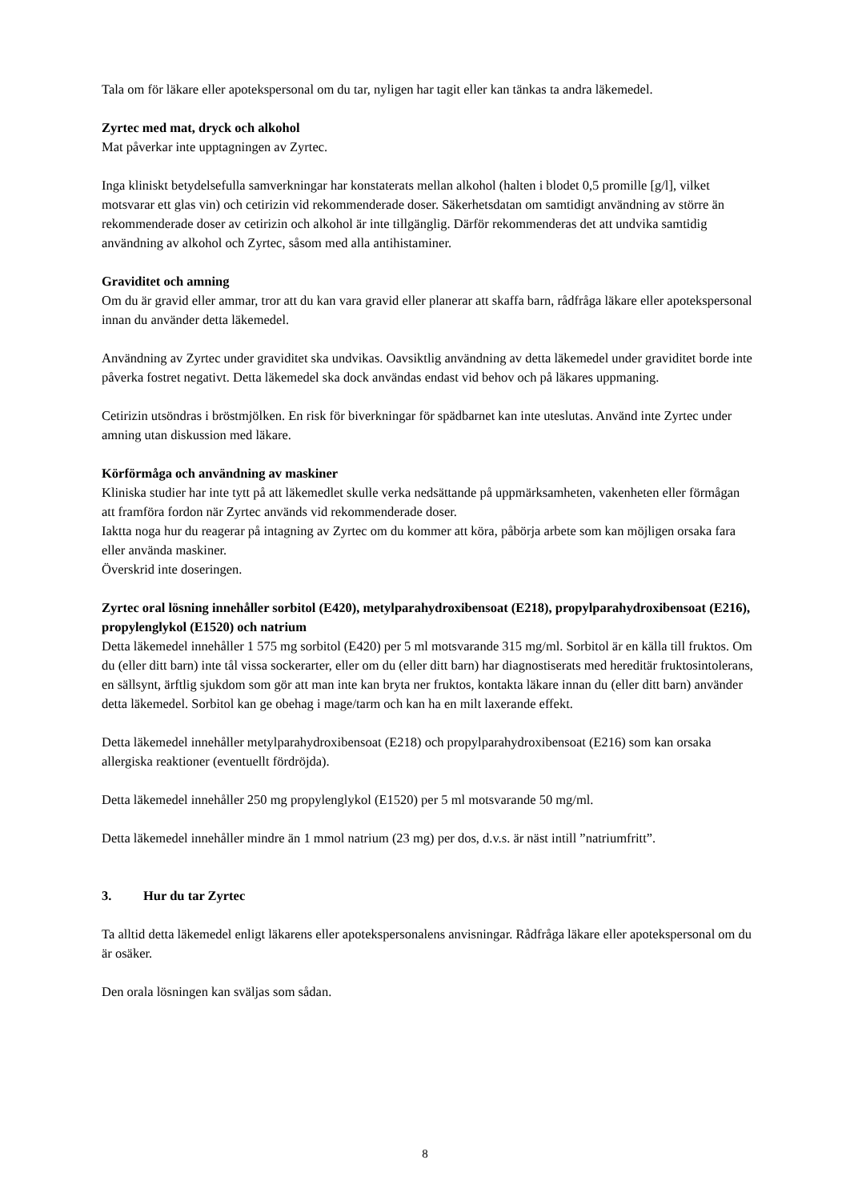Tala om för läkare eller apotekspersonal om du tar, nyligen har tagit eller kan tänkas ta andra läkemedel.
Zyrtec med mat, dryck och alkohol
Mat påverkar inte upptagningen av Zyrtec.
Inga kliniskt betydelsefulla samverkningar har konstaterats mellan alkohol (halten i blodet 0,5 promille [g/l], vilket motsvarar ett glas vin) och cetirizin vid rekommenderade doser. Säkerhetsdatan om samtidigt användning av större än rekommenderade doser av cetirizin och alkohol är inte tillgänglig. Därför rekommenderas det att undvika samtidig användning av alkohol och Zyrtec, såsom med alla antihistaminer.
Graviditet och amning
Om du är gravid eller ammar, tror att du kan vara gravid eller planerar att skaffa barn, rådfråga läkare eller apotekspersonal innan du använder detta läkemedel.
Användning av Zyrtec under graviditet ska undvikas. Oavsiktlig användning av detta läkemedel under graviditet borde inte påverka fostret negativt. Detta läkemedel ska dock användas endast vid behov och på läkares uppmaning.
Cetirizin utsöndras i bröstmjölken. En risk för biverkningar för spädbarnet kan inte uteslutas. Använd inte Zyrtec under amning utan diskussion med läkare.
Körförmåga och användning av maskiner
Kliniska studier har inte tytt på att läkemedlet skulle verka nedsättande på uppmärksamheten, vakenheten eller förmågan att framföra fordon när Zyrtec används vid rekommenderade doser.
Iaktta noga hur du reagerar på intagning av Zyrtec om du kommer att köra, påbörja arbete som kan möjligen orsaka fara eller använda maskiner.
Överskrid inte doseringen.
Zyrtec oral lösning innehåller sorbitol (E420), metylparahydroxibensoat (E218), propylparahydroxibensoat (E216), propylenglykol (E1520) och natrium
Detta läkemedel innehåller 1 575 mg sorbitol (E420) per 5 ml motsvarande 315 mg/ml. Sorbitol är en källa till fruktos. Om du (eller ditt barn) inte tål vissa sockerarter, eller om du (eller ditt barn) har diagnostiserats med hereditär fruktosintolerans, en sällsynt, ärftlig sjukdom som gör att man inte kan bryta ner fruktos, kontakta läkare innan du (eller ditt barn) använder detta läkemedel. Sorbitol kan ge obehag i mage/tarm och kan ha en milt laxerande effekt.
Detta läkemedel innehåller metylparahydroxibensoat (E218) och propylparahydroxibensoat (E216) som kan orsaka allergiska reaktioner (eventuellt fördröjda).
Detta läkemedel innehåller 250 mg propylenglykol (E1520) per 5 ml motsvarande 50 mg/ml.
Detta läkemedel innehåller mindre än 1 mmol natrium (23 mg) per dos, d.v.s. är näst intill ”natriumfritt”.
3. Hur du tar Zyrtec
Ta alltid detta läkemedel enligt läkarens eller apotekspersonalens anvisningar. Rådfråga läkare eller apotekspersonal om du är osäker.
Den orala lösningen kan sväljas som sådan.
8